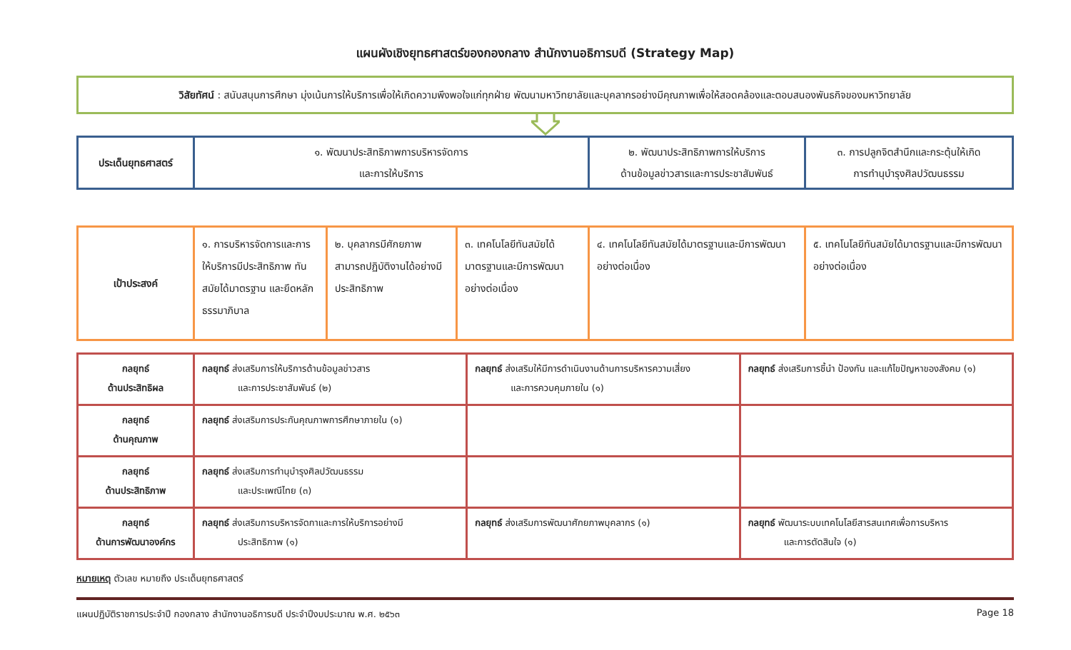แผนผังเชิงยุทธศาสตร์ของกองกลาง สำนักงานอธิการบดี (Strategy Map)
วิสัยทัศน์ : สนับสนุนการศึกษา มุ่งเน้นการให้บริการเพื่อให้เกิดความพึงพอใจแก่ทุกฝ่าย พัฒนามหาวิทยาลัยและบุคลากรอย่างมีคุณภาพเพื่อให้สอดคล้องและตอบสนองพันธกิจของมหาวิทยาลัย
| ประเด็นยุทธศาสตร์ | ๑. พัฒนาประสิทธิภาพการบริหารจัดการ และการให้บริการ | ๒. พัฒนาประสิทธิภาพการให้บริการ ด้านข้อมูลข่าวสารและการประชาสัมพันธ์ | ๓. การปลูกจิตสำนึกและกระตุ้นให้เกิด การทำนุบำรุงศิลปวัฒนธรรม |
| เป้าประสงค์ | ๑. การบริหารจัดการและการให้บริการมีประสิทธิภาพ ทันสมัยได้มาตรฐาน และยึดหลักธรรมาภิบาล | ๒. บุคลากรมีศักยภาพ สามารถปฏิบัติงานได้อย่างมีประสิทธิภาพ | ๓. เทคโนโลยีทันสมัยได้มาตรฐานและมีการพัฒนาอย่างต่อเนื่อง | ๔. เทคโนโลยีทันสมัยได้มาตรฐานและมีการพัฒนาอย่างต่อเนื่อง | ๕. เทคโนโลยีทันสมัยได้มาตรฐานและมีการพัฒนาอย่างต่อเนื่อง |
| กลยุทธ์ ด้านประสิทธิผล | กลยุทธ์ ส่งเสริมการให้บริการด้านข้อมูลข่าวสาร และการประชาสัมพันธ์ (๒) | กลยุทธ์ ส่งเสริมให้มีการดำเนินงานด้านการบริหารความเสี่ยง และการควบคุมภายใน (๑) | กลยุทธ์ ส่งเสริมการชี้นำ ป้องกัน และแก้ไขปัญหาของสังคม (๑) |
| กลยุทธ์ ด้านคุณภาพ | กลยุทธ์ ส่งเสริมการประกันคุณภาพการศึกษาภายใน (๑) | | |
| กลยุทธ์ ด้านประสิทธิภาพ | กลยุทธ์ ส่งเสริมการทำนุบำรุงศิลปวัฒนธรรม และประเพณีไทย (๓) | | |
| กลยุทธ์ ด้านการพัฒนาองค์กร | กลยุทธ์ ส่งเสริมการบริหารจัดกาและการให้บริการอย่างมี ประสิทธิภาพ (๑) | กลยุทธ์ ส่งเสริมการพัฒนาศักยภาพบุคลากร (๑) | กลยุทธ์ พัฒนาระบบเทคโนโลยีสารสนเทศเพื่อการบริหาร และการตัดสินใจ (๑) |
หมายเหตุ ตัวเลข หมายถึง ประเด็นยุทธศาสตร์
แผนปฏิบัติราชการประจำปี กองกลาง สำนักงานอธิการบดี ประจำปีงบประมาณ พ.ศ. ๒๕๖๓ Page 18